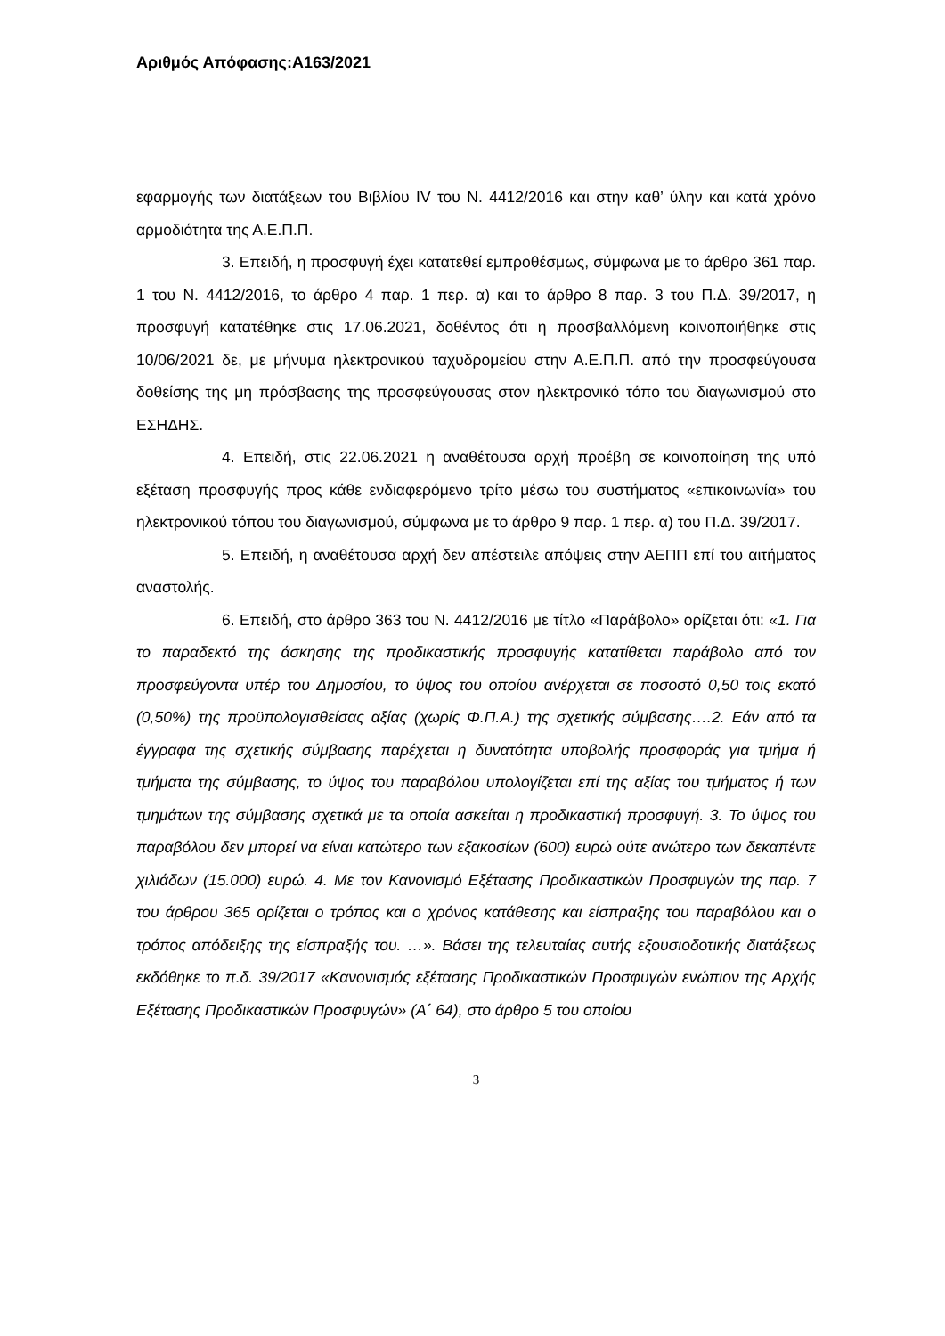Αριθμός Απόφασης:Α163/2021
εφαρμογής των διατάξεων του Βιβλίου IV του Ν. 4412/2016 και στην καθ’ ύλην και κατά χρόνο αρμοδιότητα της Α.Ε.Π.Π.
3. Επειδή, η προσφυγή έχει κατατεθεί εμπροθέσμως, σύμφωνα με το άρθρο 361 παρ. 1 του Ν. 4412/2016, το άρθρο 4 παρ. 1 περ. α) και το άρθρο 8 παρ. 3 του Π.Δ. 39/2017, η προσφυγή κατατέθηκε στις 17.06.2021, δοθέντος ότι η προσβαλλόμενη κοινοποιήθηκε στις 10/06/2021 δε, με μήνυμα ηλεκτρονικού ταχυδρομείου στην Α.Ε.Π.Π. από την προσφεύγουσα δοθείσης της μη πρόσβασης της προσφεύγουσας στον ηλεκτρονικό τόπο του διαγωνισμού στο ΕΣΗΔΗΣ.
4. Επειδή, στις 22.06.2021 η αναθέτουσα αρχή προέβη σε κοινοποίηση της υπό εξέταση προσφυγής προς κάθε ενδιαφερόμενο τρίτο μέσω του συστήματος «επικοινωνία» του ηλεκτρονικού τόπου του διαγωνισμού, σύμφωνα με το άρθρο 9 παρ. 1 περ. α) του Π.Δ. 39/2017.
5. Επειδή, η αναθέτουσα αρχή δεν απέστειλε απόψεις στην ΑΕΠΠ επί του αιτήματος αναστολής.
6. Επειδή, στο άρθρο 363 του Ν. 4412/2016 με τίτλο «Παράβολο» ορίζεται ότι: «1. Για το παραδεκτό της άσκησης της προδικαστικής προσφυγής κατατίθεται παράβολο από τον προσφεύγοντα υπέρ του Δημοσίου, το ύψος του οποίου ανέρχεται σε ποσοστό 0,50 τοις εκατό (0,50%) της προϋπολογισθείσας αξίας (χωρίς Φ.Π.Α.) της σχετικής σύμβασης….2. Εάν από τα έγγραφα της σχετικής σύμβασης παρέχεται η δυνατότητα υποβολής προσφοράς για τμήμα ή τμήματα της σύμβασης, το ύψος του παραβόλου υπολογίζεται επί της αξίας του τμήματος ή των τμημάτων της σύμβασης σχετικά με τα οποία ασκείται η προδικαστική προσφυγή. 3. Το ύψος του παραβόλου δεν μπορεί να είναι κατώτερο των εξακοσίων (600) ευρώ ούτε ανώτερο των δεκαπέντε χιλιάδων (15.000) ευρώ. 4. Με τον Κανονισμό Εξέτασης Προδικαστικών Προσφυγών της παρ. 7 του άρθρου 365 ορίζεται ο τρόπος και ο χρόνος κατάθεσης και είσπραξης του παραβόλου και ο τρόπος απόδειξης της είσπραξής του. …». Βάσει της τελευταίας αυτής εξουσιοδοτικής διατάξεως εκδόθηκε το π.δ. 39/2017 «Κανονισμός εξέτασης Προδικαστικών Προσφυγών ενώπιον της Αρχής Εξέτασης Προδικαστικών Προσφυγών» (Α΄ 64), στο άρθρο 5 του οποίου
3